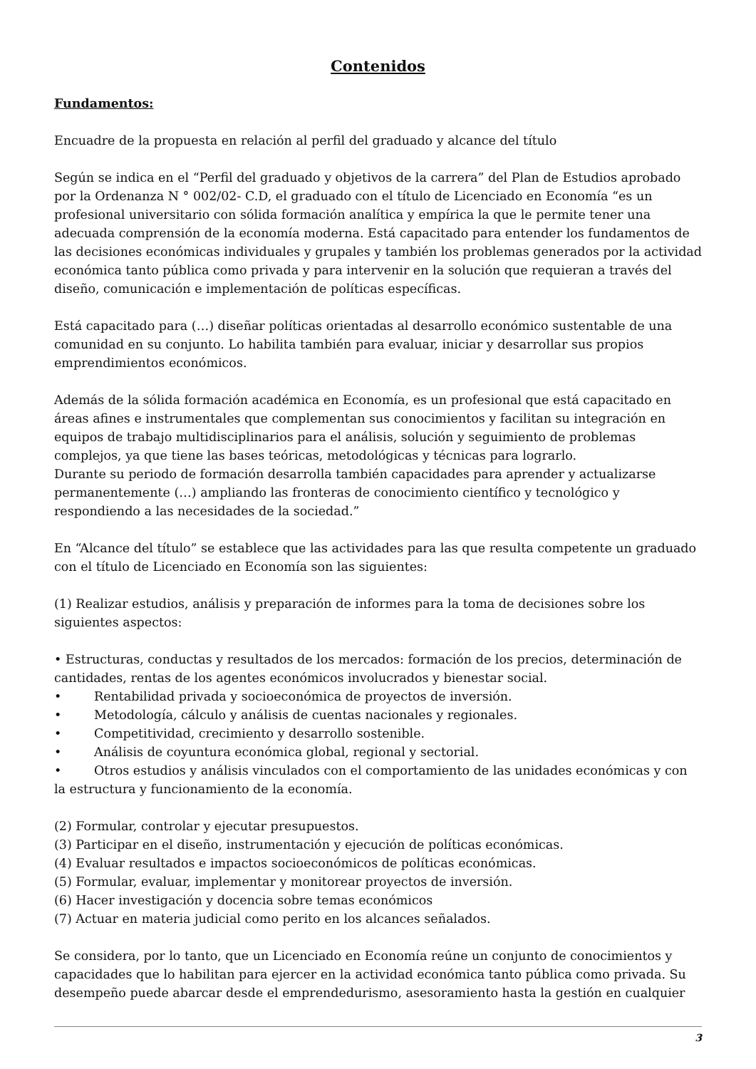Contenidos
Fundamentos:
Encuadre de la propuesta en relación al perfil del graduado y alcance del título
Según se indica en el “Perfil del graduado y objetivos de la carrera” del Plan de Estudios aprobado por la Ordenanza N ° 002/02- C.D, el graduado con el título de Licenciado en Economía “es un profesional universitario con sólida formación analítica y empírica la que le permite tener una adecuada comprensión de la economía moderna. Está capacitado para entender los fundamentos de las decisiones económicas individuales y grupales y también los problemas generados por la actividad económica tanto pública como privada y para intervenir en la solución que requieran a través del diseño, comunicación e implementación de políticas específicas.
Está capacitado para (…) diseñar políticas orientadas al desarrollo económico sustentable de una comunidad en su conjunto. Lo habilita también para evaluar, iniciar y desarrollar sus propios emprendimientos económicos.
Además de la sólida formación académica en Economía, es un profesional que está capacitado en áreas afines e instrumentales que complementan sus conocimientos y facilitan su integración en equipos de trabajo multidisciplinarios para el análisis, solución y seguimiento de problemas complejos, ya que tiene las bases teóricas, metodológicas y técnicas para lograrlo.
Durante su periodo de formación desarrolla también capacidades para aprender y actualizarse permanentemente (…) ampliando las fronteras de conocimiento científico y tecnológico y respondiendo a las necesidades de la sociedad.”
En “Alcance del título” se establece que las actividades para las que resulta competente un graduado con el título de Licenciado en Economía son las siguientes:
(1) Realizar estudios, análisis y preparación de informes para la toma de decisiones sobre los siguientes aspectos:
• Estructuras, conductas y resultados de los mercados: formación de los precios, determinación de cantidades, rentas de los agentes económicos involucrados y bienestar social.
• Rentabilidad privada y socioeconómica de proyectos de inversión.
• Metodología, cálculo y análisis de cuentas nacionales y regionales.
• Competitividad, crecimiento y desarrollo sostenible.
• Análisis de coyuntura económica global, regional y sectorial.
• Otros estudios y análisis vinculados con el comportamiento de las unidades económicas y con la estructura y funcionamiento de la economía.
(2) Formular, controlar y ejecutar presupuestos.
(3) Participar en el diseño, instrumentación y ejecución de políticas económicas.
(4) Evaluar resultados e impactos socioeconómicos de políticas económicas.
(5) Formular, evaluar, implementar y monitorear proyectos de inversión.
(6) Hacer investigación y docencia sobre temas económicos
(7) Actuar en materia judicial como perito en los alcances señalados.
Se considera, por lo tanto, que un Licenciado en Economía reúne un conjunto de conocimientos y capacidades que lo habilitan para ejercer en la actividad económica tanto pública como privada. Su desempeño puede abarcar desde el emprendedurismo, asesoramiento hasta la gestión en cualquier
3